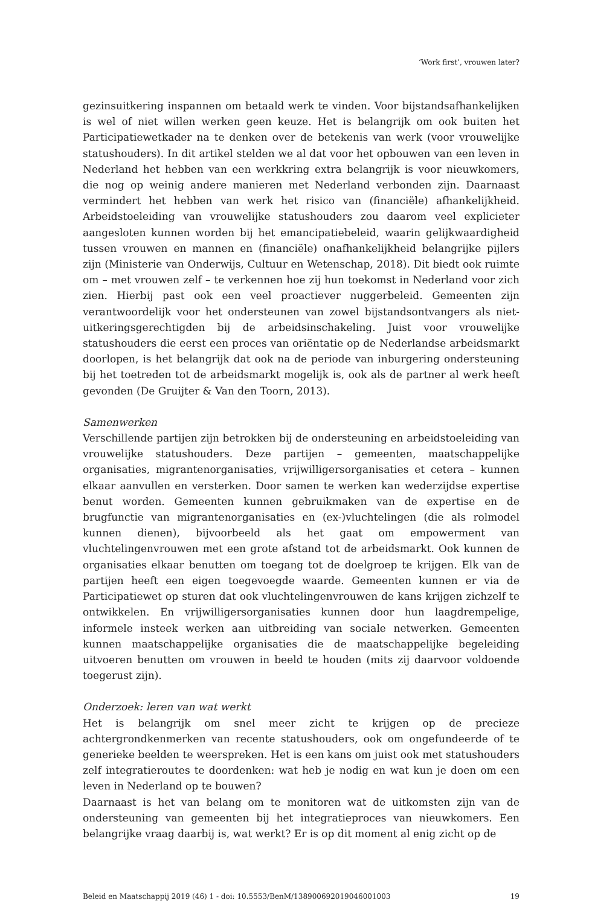‘Work first’, vrouwen later?
gezinsuitkering inspannen om betaald werk te vinden. Voor bijstandsafhankelijken is wel of niet willen werken geen keuze. Het is belangrijk om ook buiten het Participatiewetkader na te denken over de betekenis van werk (voor vrouwelijke statushouders). In dit artikel stelden we al dat voor het opbouwen van een leven in Nederland het hebben van een werkkring extra belangrijk is voor nieuwkomers, die nog op weinig andere manieren met Nederland verbonden zijn. Daarnaast vermindert het hebben van werk het risico van (financiële) afhankelijkheid. Arbeidstoeleiding van vrouwelijke statushouders zou daarom veel explicieter aangesloten kunnen worden bij het emancipatiebeleid, waarin gelijkwaardigheid tussen vrouwen en mannen en (financiële) onafhankelijkheid belangrijke pijlers zijn (Ministerie van Onderwijs, Cultuur en Wetenschap, 2018). Dit biedt ook ruimte om – met vrouwen zelf – te verkennen hoe zij hun toekomst in Nederland voor zich zien. Hierbij past ook een veel proactiever nuggerbeleid. Gemeenten zijn verantwoordelijk voor het ondersteunen van zowel bijstandsontvangers als niet-uitkeringsgerechtigden bij de arbeidsinschakeling. Juist voor vrouwelijke statushouders die eerst een proces van oriëntatie op de Nederlandse arbeidsmarkt doorlopen, is het belangrijk dat ook na de periode van inburgering ondersteuning bij het toetreden tot de arbeidsmarkt mogelijk is, ook als de partner al werk heeft gevonden (De Gruijter & Van den Toorn, 2013).
Samenwerken
Verschillende partijen zijn betrokken bij de ondersteuning en arbeidstoeleiding van vrouwelijke statushouders. Deze partijen – gemeenten, maatschappelijke organisaties, migrantenorganisaties, vrijwilligersorganisaties et cetera – kunnen elkaar aanvullen en versterken. Door samen te werken kan wederzijdse expertise benut worden. Gemeenten kunnen gebruikmaken van de expertise en de brugfunctie van migrantenorganisaties en (ex-)vluchtelingen (die als rolmodel kunnen dienen), bijvoorbeeld als het gaat om empowerment van vluchtelingenvrouwen met een grote afstand tot de arbeidsmarkt. Ook kunnen de organisaties elkaar benutten om toegang tot de doelgroep te krijgen. Elk van de partijen heeft een eigen toegevoegde waarde. Gemeenten kunnen er via de Participatiewet op sturen dat ook vluchtelingenvrouwen de kans krijgen zichzelf te ontwikkelen. En vrijwilligersorganisaties kunnen door hun laagdrempelige, informele insteek werken aan uitbreiding van sociale netwerken. Gemeenten kunnen maatschappelijke organisaties die de maatschappelijke begeleiding uitvoeren benutten om vrouwen in beeld te houden (mits zij daarvoor voldoende toegerust zijn).
Onderzoek: leren van wat werkt
Het is belangrijk om snel meer zicht te krijgen op de precieze achtergrondkenmerken van recente statushouders, ook om ongefundeerde of te generieke beelden te weerspreken. Het is een kans om juist ook met statushouders zelf integratieroutes te doordenken: wat heb je nodig en wat kun je doen om een leven in Nederland op te bouwen?
Daarnaast is het van belang om te monitoren wat de uitkomsten zijn van de ondersteuning van gemeenten bij het integratieproces van nieuwkomers. Een belangrijke vraag daarbij is, wat werkt? Er is op dit moment al enig zicht op de
Beleid en Maatschappij 2019 (46) 1 - doi: 10.5553/BenM/138900692019046001003 19